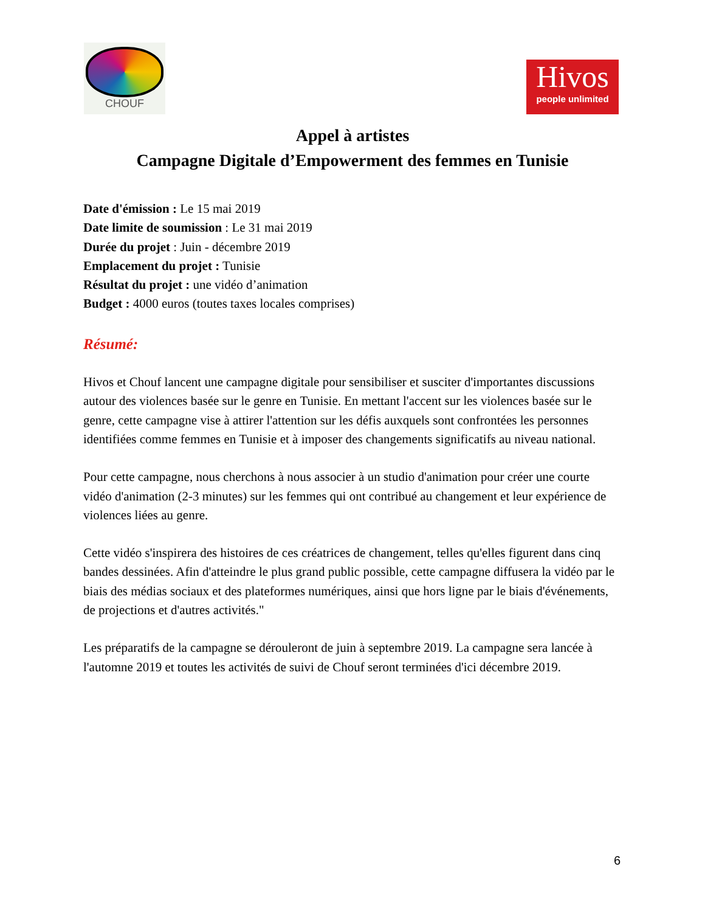CHOUF
Hivos
people unlimited
Appel à artistes
Campagne Digitale d’Empowerment des femmes en Tunisie
Date d'émission : Le 15 mai 2019
Date limite de soumission : Le 31 mai 2019
Durée du projet : Juin - décembre 2019
Emplacement du projet : Tunisie
Résultat du projet : une vidéo d’animation
Budget : 4000 euros (toutes taxes locales comprises)
Résumé:
Hivos et Chouf lancent une campagne digitale pour sensibiliser et susciter d'importantes discussions autour des violences basée sur le genre en Tunisie. En mettant l'accent sur les violences basée sur le genre, cette campagne vise à attirer l'attention sur les défis auxquels sont confrontées les personnes identifiées comme femmes en Tunisie et à imposer des changements significatifs au niveau national.
Pour cette campagne, nous cherchons à nous associer à un studio d'animation pour créer une courte vidéo d'animation (2-3 minutes) sur les femmes qui ont contribué au changement et leur expérience de violences liées au genre.
Cette vidéo s'inspirera des histoires de ces créatrices de changement, telles qu'elles figurent dans cinq bandes dessinées. Afin d'atteindre le plus grand public possible, cette campagne diffusera la vidéo par le biais des médias sociaux et des plateformes numériques, ainsi que hors ligne par le biais d'événements, de projections et d'autres activités."
Les préparatifs de la campagne se dérouleront de juin à septembre 2019. La campagne sera lancée à l'automne 2019 et toutes les activités de suivi de Chouf seront terminées d'ici décembre 2019.
6